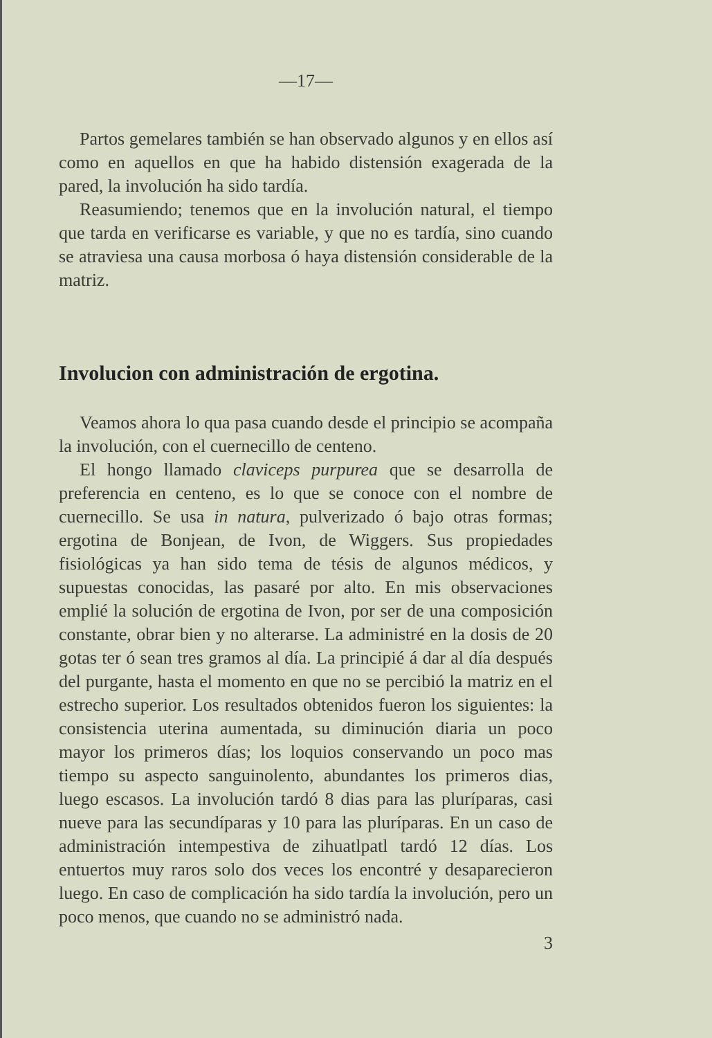—17—
Partos gemelares también se han observado algunos y en ellos así como en aquellos en que ha habido distensión exagerada de la pared, la involución ha sido tardía.
Reasumiendo; tenemos que en la involución natural, el tiempo que tarda en verificarse es variable, y que no es tardía, sino cuando se atraviesa una causa morbosa ó haya distensión considerable de la matriz.
Involucion con administración de ergotina.
Veamos ahora lo qua pasa cuando desde el principio se acompaña la involución, con el cuernecillo de centeno.
El hongo llamado claviceps purpurea que se desarrolla de preferencia en centeno, es lo que se conoce con el nombre de cuernecillo. Se usa in natura, pulverizado ó bajo otras formas; ergotina de Bonjean, de Ivon, de Wiggers. Sus propiedades fisiológicas ya han sido tema de tésis de algunos médicos, y supuestas conocidas, las pasaré por alto. En mis observaciones emplié la solución de ergotina de Ivon, por ser de una composición constante, obrar bien y no alterarse. La administré en la dosis de 20 gotas ter ó sean tres gramos al día. La principié á dar al día después del purgante, hasta el momento en que no se percibió la matriz en el estrecho superior. Los resultados obtenidos fueron los siguientes: la consistencia uterina aumentada, su diminución diaria un poco mayor los primeros días; los loquios conservando un poco mas tiempo su aspecto sanguinolento, abundantes los primeros dias, luego escasos. La involución tardó 8 dias para las pluríparas, casi nueve para las secundíparas y 10 para las pluríparas. En un caso de administración intempestiva de zihuatlpatl tardó 12 días. Los entuertos muy raros solo dos veces los encontré y desaparecieron luego. En caso de complicación ha sido tardía la involución, pero un poco menos, que cuando no se administró nada.
3